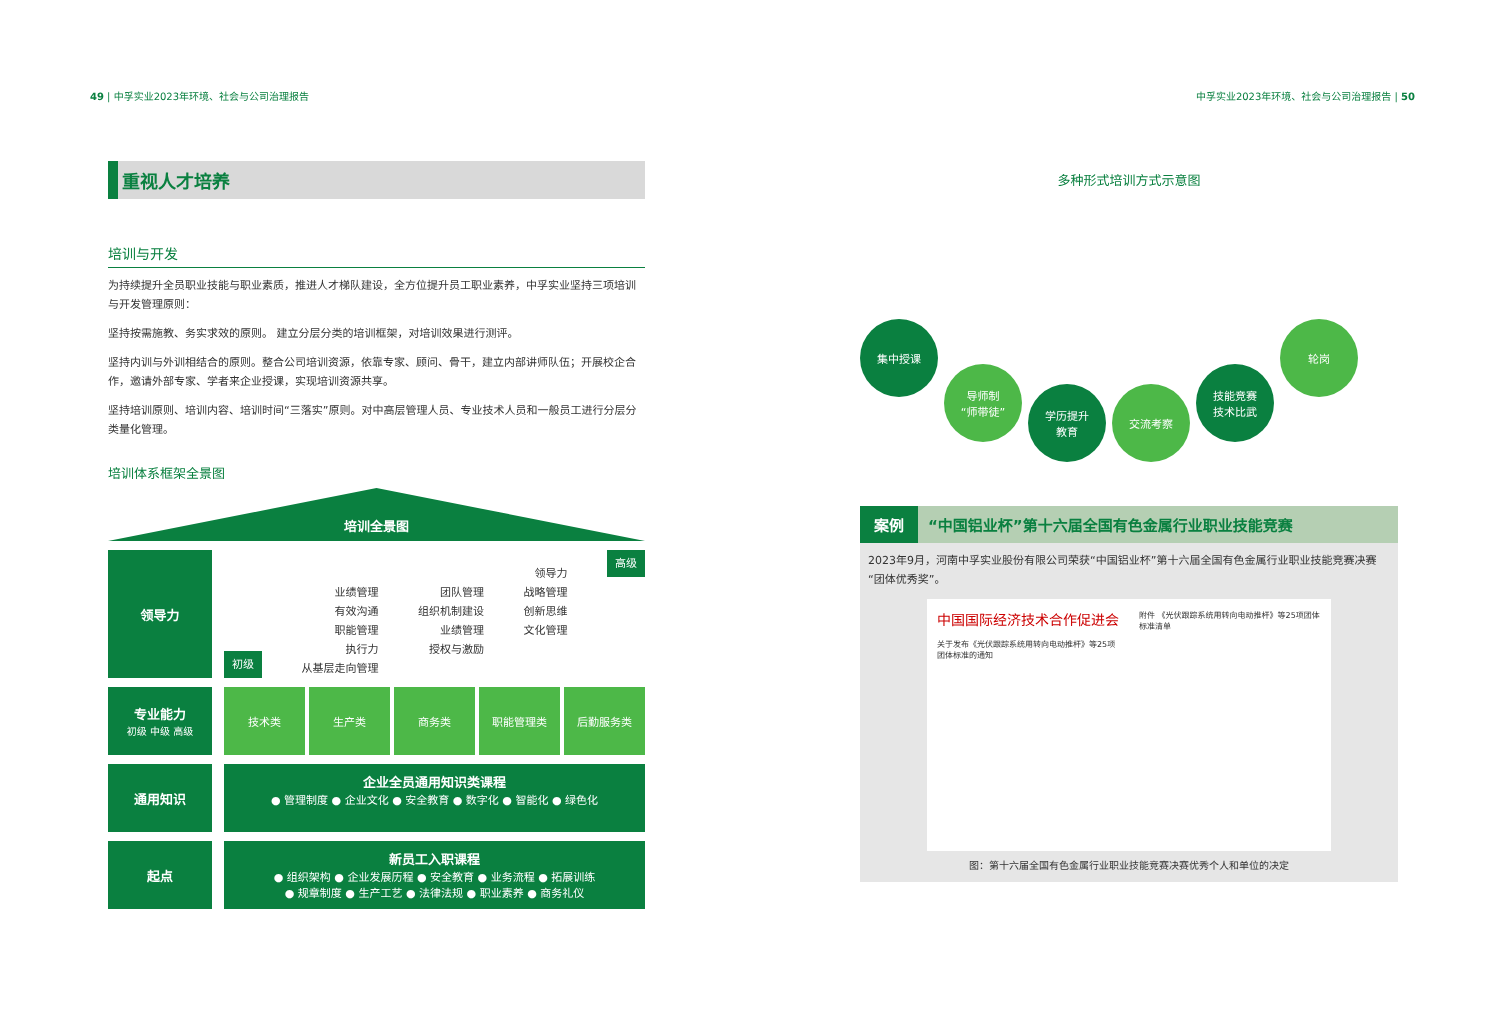49 | 中孚实业2023年环境、社会与公司治理报告
中孚实业2023年环境、社会与公司治理报告 | 50
重视人才培养
培训与开发
为持续提升全员职业技能与职业素质，推进人才梯队建设，全方位提升员工职业素养，中孚实业坚持三项培训与开发管理原则：
坚持按需施教、务实求效的原则。 建立分层分类的培训框架，对培训效果进行测评。
坚持内训与外训相结合的原则。整合公司培训资源，依靠专家、顾问、骨干，建立内部讲师队伍；开展校企合作，邀请外部专家、学者来企业授课，实现培训资源共享。
坚持培训原则、培训内容、培训时间“三落实”原则。对中高层管理人员、专业技术人员和一般员工进行分层分类量化管理。
培训体系框架全景图
培训全景图
领导力
初级
业绩管理
有效沟通
职能管理
执行力
从基层走向管理
团队管理
组织机制建设
业绩管理
授权与激励
领导力
战略管理
创新思维
文化管理
高级
专业能力
初级 中级 高级
技术类 生产类 商务类 职能管理类 后勤服务类
通用知识
企业全员通用知识类课程
● 管理制度 ● 企业文化 ● 安全教育 ● 数字化 ● 智能化 ● 绿色化
起点
新员工入职课程
● 组织架构 ● 企业发展历程 ● 安全教育 ● 业务流程 ● 拓展训练
● 规章制度 ● 生产工艺 ● 法律法规 ● 职业素养 ● 商务礼仪
多种形式培训方式示意图
集中授课
导师制
“师带徒”
学历提升
教育
交流考察
技能竞赛
技术比武
轮岗
案例 “中国铝业杯”第十六届全国有色金属行业职业技能竞赛
2023年9月，河南中孚实业股份有限公司荣获“中国铝业杯”第十六届全国有色金属行业职业技能竞赛决赛“团体优秀奖”。
中国国际经济技术合作促进会
关于发布《光伏跟踪系统用转向电动推杆》等25项团体标准的通知
附件 《光伏跟踪系统用转向电动推杆》等25项团体标准清单
图：第十六届全国有色金属行业职业技能竞赛决赛优秀个人和单位的决定